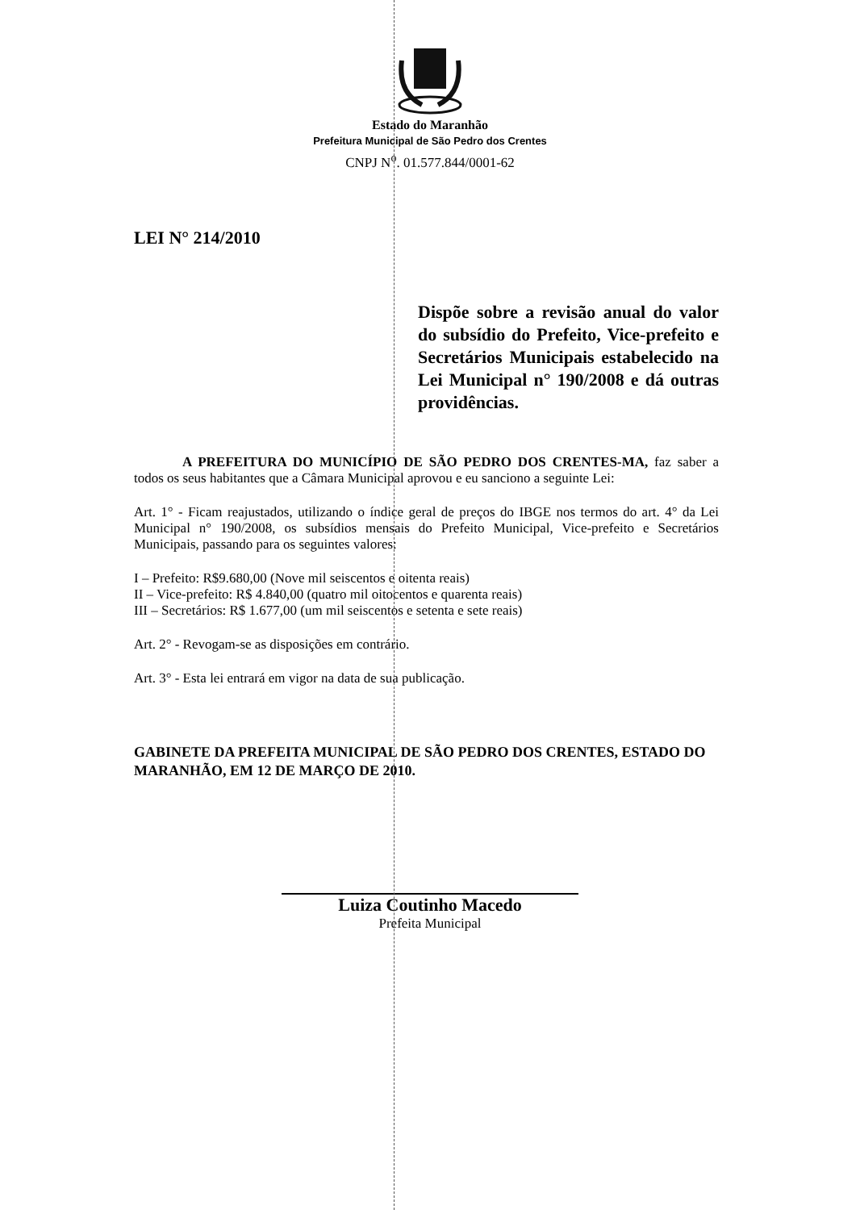Estado do Maranhão
Prefeitura Municipal de São Pedro dos Crentes
CNPJ N<sup>o</sup>. 01.577.844/0001-62
LEI N° 214/2010
Dispõe sobre a revisão anual do valor do subsídio do Prefeito, Vice-prefeito e Secretários Municipais estabelecido na Lei Municipal n° 190/2008 e dá outras providências.
A PREFEITURA DO MUNICÍPIO DE SÃO PEDRO DOS CRENTES-MA, faz saber a todos os seus habitantes que a Câmara Municipal aprovou e eu sanciono a seguinte Lei:
Art. 1° - Ficam reajustados, utilizando o índice geral de preços do IBGE nos termos do art. 4° da Lei Municipal n° 190/2008, os subsídios mensais do Prefeito Municipal, Vice-prefeito e Secretários Municipais, passando para os seguintes valores:
I – Prefeito: R$9.680,00 (Nove mil seiscentos e oitenta reais)
II – Vice-prefeito: R$ 4.840,00 (quatro mil oitocentos e quarenta reais)
III – Secretários: R$ 1.677,00 (um mil seiscentos e setenta e sete reais)
Art. 2° - Revogam-se as disposições em contrário.
Art. 3° - Esta lei entrará em vigor na data de sua publicação.
GABINETE DA PREFEITA MUNICIPAL DE SÃO PEDRO DOS CRENTES, ESTADO DO MARANHÃO, EM 12 DE MARÇO DE 2010.
Luiza Coutinho Macedo
Prefeita Municipal